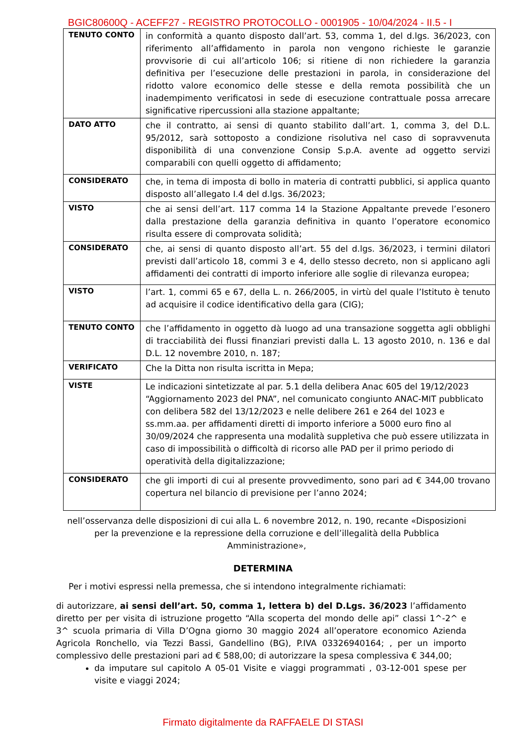BGIC80600Q - ACEFF27 - REGISTRO PROTOCOLLO - 0001905 - 10/04/2024 - II.5 - I
| TENUTO CONTO | in conformità a quanto disposto dall’art. 53, comma 1, del d.lgs. 36/2023, con riferimento all’affidamento in parola non vengono richieste le garanzie provvisorie di cui all’articolo 106; si ritiene di non richiedere la garanzia definitiva per l’esecuzione delle prestazioni in parola, in considerazione del ridotto valore economico delle stesse e della remota possibilità che un inadempimento verificatosi in sede di esecuzione contrattuale possa arrecare significative ripercussioni alla stazione appaltante; |
| DATO ATTO | che il contratto, ai sensi di quanto stabilito dall’art. 1, comma 3, del D.L. 95/2012, sarà sottoposto a condizione risolutiva nel caso di sopravvenuta disponibilità di una convenzione Consip S.p.A. avente ad oggetto servizi comparabili con quelli oggetto di affidamento; |
| CONSIDERATO | che, in tema di imposta di bollo in materia di contratti pubblici, si applica quanto disposto all’allegato I.4 del d.lgs. 36/2023; |
| VISTO | che ai sensi dell’art. 117 comma 14 la Stazione Appaltante prevede l’esonero dalla prestazione della garanzia definitiva in quanto l’operatore economico risulta essere di comprovata solidità; |
| CONSIDERATO | che, ai sensi di quanto disposto all’art. 55 del d.lgs. 36/2023, i termini dilatori previsti dall’articolo 18, commi 3 e 4, dello stesso decreto, non si applicano agli affidamenti dei contratti di importo inferiore alle soglie di rilevanza europea; |
| VISTO | l’art. 1, commi 65 e 67, della L. n. 266/2005, in virtù del quale l’Istituto è tenuto ad acquisire il codice identificativo della gara (CIG); |
| TENUTO CONTO | che l’affidamento in oggetto dà luogo ad una transazione soggetta agli obblighi di tracciabilità dei flussi finanziari previsti dalla L. 13 agosto 2010, n. 136 e dal D.L. 12 novembre 2010, n. 187; |
| VERIFICATO | Che la Ditta non risulta iscritta in Mepa; |
| VISTE | Le indicazioni sintetizzate al par. 5.1 della delibera Anac 605 del 19/12/2023 “Aggiornamento 2023 del PNA”, nel comunicato congiunto ANAC-MIT pubblicato con delibera 582 del 13/12/2023 e nelle delibere 261 e 264 del 1023 e ss.mm.aa. per affidamenti diretti di importo inferiore a 5000 euro fino al 30/09/2024 che rappresenta una modalità suppletiva che può essere utilizzata in caso di impossibilità o difficoltà di ricorso alle PAD per il primo periodo di operatività della digitalizzazione; |
| CONSIDERATO | che gli importi di cui al presente provvedimento, sono pari ad € 344,00 trovano copertura nel bilancio di previsione per l’anno 2024; |
nell’osservanza delle disposizioni di cui alla L. 6 novembre 2012, n. 190, recante «Disposizioni per la prevenzione e la repressione della corruzione e dell’illegalità della Pubblica Amministrazione»,
DETERMINA
Per i motivi espressi nella premessa, che si intendono integralmente richiamati:
di autorizzare, ai sensi dell’art. 50, comma 1, lettera b) del D.Lgs. 36/2023 l’affidamento diretto per per visita di istruzione progetto “Alla scoperta del mondo delle api” classi 1^-2^ e 3^ scuola primaria di Villa D’Ogna giorno 30 maggio 2024 all’operatore economico Azienda Agricola Ronchello, via Tezzi Bassi, Gandellino (BG), P.IVA 03326940164; , per un importo complessivo delle prestazioni pari ad € 588,00; di autorizzare la spesa complessiva € 344,00;
da imputare sul capitolo A 05-01 Visite e viaggi programmati , 03-12-001 spese per visite e viaggi 2024;
Firmato digitalmente da RAFFAELE DI STASI